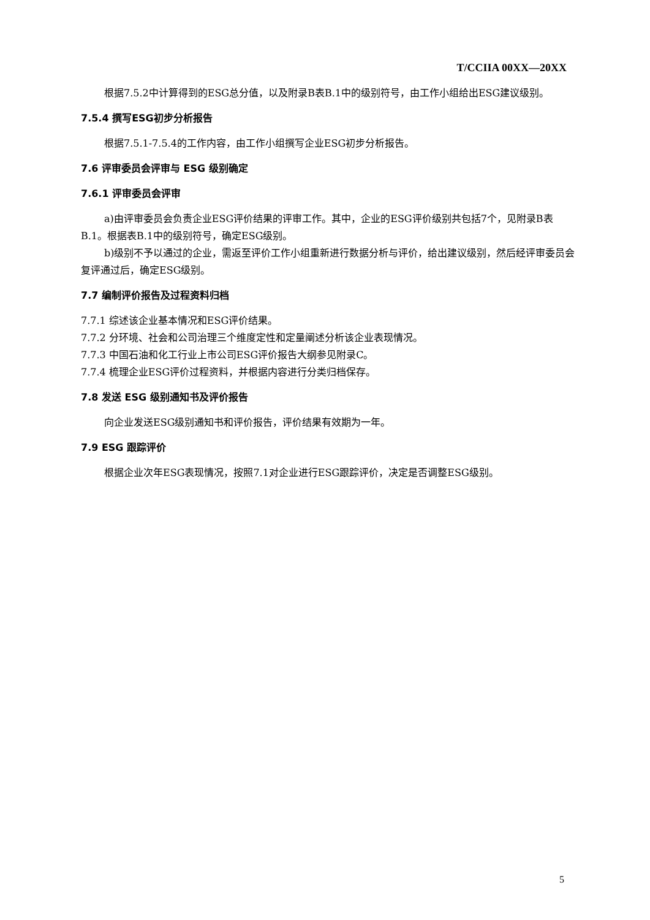T/CCIIA 00XX—20XX
根据7.5.2中计算得到的ESG总分值，以及附录B表B.1中的级别符号，由工作小组给出ESG建议级别。
7.5.4 撰写ESG初步分析报告
根据7.5.1-7.5.4的工作内容，由工作小组撰写企业ESG初步分析报告。
7.6 评审委员会评审与 ESG 级别确定
7.6.1 评审委员会评审
a)由评审委员会负责企业ESG评价结果的评审工作。其中，企业的ESG评价级别共包括7个，见附录B表B.1。根据表B.1中的级别符号，确定ESG级别。
b)级别不予以通过的企业，需返至评价工作小组重新进行数据分析与评价，给出建议级别，然后经评审委员会复评通过后，确定ESG级别。
7.7 编制评价报告及过程资料归档
7.7.1 综述该企业基本情况和ESG评价结果。
7.7.2 分环境、社会和公司治理三个维度定性和定量阐述分析该企业表现情况。
7.7.3 中国石油和化工行业上市公司ESG评价报告大纲参见附录C。
7.7.4 梳理企业ESG评价过程资料，并根据内容进行分类归档保存。
7.8 发送 ESG 级别通知书及评价报告
向企业发送ESG级别通知书和评价报告，评价结果有效期为一年。
7.9 ESG 跟踪评价
根据企业次年ESG表现情况，按照7.1对企业进行ESG跟踪评价，决定是否调整ESG级别。
5